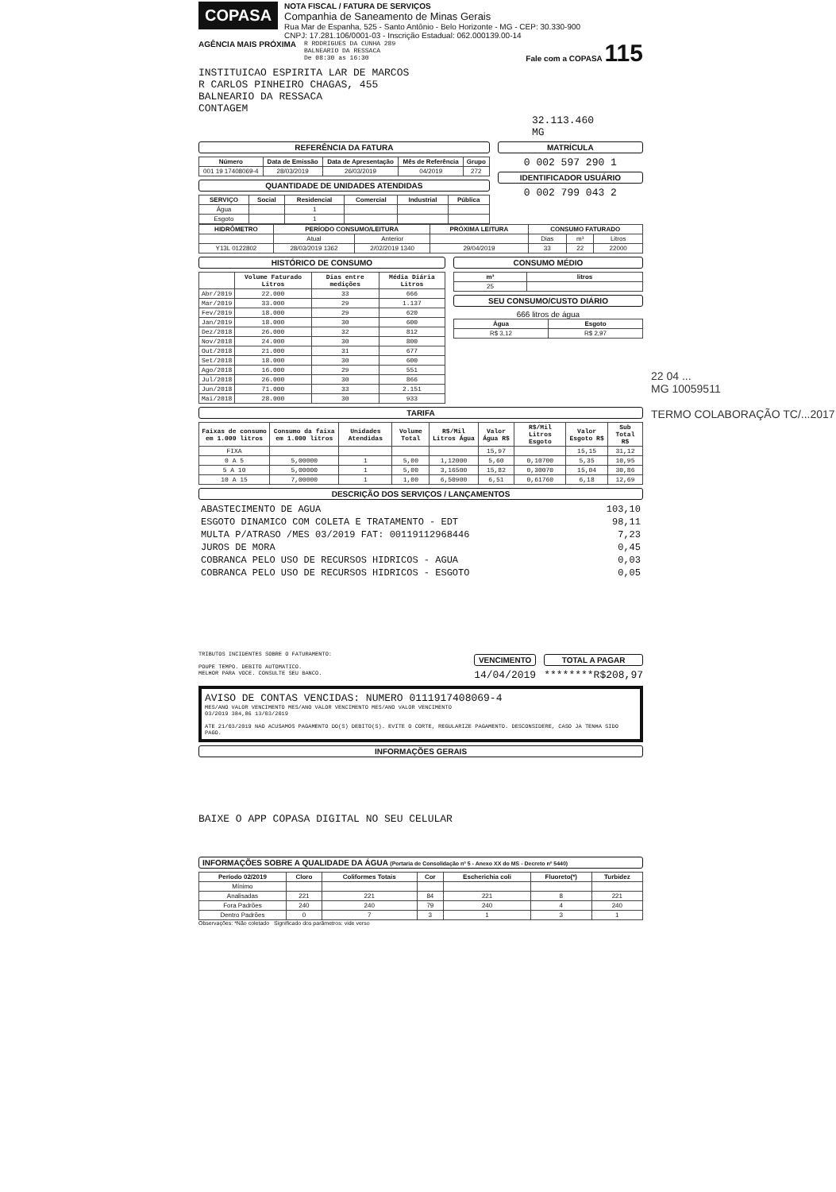COPASA
NOTA FISCAL / FATURA DE SERVIÇOS
Companhia de Saneamento de Minas Gerais
Rua Mar de Espanha, 525 - Santo Antônio - Belo Horizonte - MG - CEP: 30.330-900
CNPJ: 17.281.106/0001-03 - Inscrição Estadual: 062.000139.00-14
AGÊNCIA MAIS PRÓXIMA
R RODRIGUES DA CUNHA 289
BALNEARIO DA RESSACA
De 08:30 as 16:30
Fale com a COPASA 115
INSTITUICAO ESPIRITA LAR DE MARCOS
R CARLOS PINHEIRO CHAGAS, 455
BALNEARIO DA RESSACA
CONTAGEM
32.113.460
MG
REFERÊNCIA DA FATURA
| Número | Data de Emissão | Data de Apresentação | Mês de Referência | Grupo |
| --- | --- | --- | --- | --- |
| 001 19 17408069-4 | 28/03/2019 | 26/03/2019 | 04/2019 | 272 |
QUANTIDADE DE UNIDADES ATENDIDAS
| SERVIÇO | Social | Residencial | Comercial | Industrial | Pública |
| --- | --- | --- | --- | --- | --- |
| Água | | 1 | | | |
| Esgoto | | 1 | | | |
MATRÍCULA
0 002 597 290 1
IDENTIFICADOR USUÁRIO
0 002 799 043 2
| HIDRÔMETRO | PERÍODO CONSUMO/LEITURA | | PRÓXIMA LEITURA | CONSUMO FATURADO | | |
| --- | --- | --- | --- | --- | --- | --- |
| | Atual | Anterior | | Dias | m³ | Litros |
| Y13L 0122802 | 28/03/2019 1362 | 2/02/2019 1340 | 29/04/2019 | 33 | 22 | 22000 |
HISTÓRICO DE CONSUMO
| | Volume Faturado Litros | Dias entre medições | Média Diária Litros |
| --- | --- | --- | --- |
| Abr/2019 | 22.000 | 33 | 666 |
| Mar/2019 | 33.000 | 29 | 1.137 |
| Fev/2019 | 18.000 | 29 | 620 |
| Jan/2019 | 18.000 | 30 | 600 |
| Dez/2018 | 26.000 | 32 | 812 |
| Nov/2018 | 24.000 | 30 | 800 |
| Out/2018 | 21.000 | 31 | 677 |
| Set/2018 | 18.000 | 30 | 600 |
| Ago/2018 | 16.000 | 29 | 551 |
| Jul/2018 | 26.000 | 30 | 866 |
| Jun/2018 | 71.000 | 33 | 2.151 |
| Mai/2018 | 28.000 | 30 | 933 |
CONSUMO MÉDIO
| m³ | litros |
| --- | --- |
| 25 | |
SEU CONSUMO/CUSTO DIÁRIO
666 litros de água
| Água | Esgoto |
| --- | --- |
| R$ 3,12 | R$ 2,97 |
TARIFA
| Faixas de consumo em 1.000 litros | Consumo da faixa em 1.000 litros | Unidades Atendidas | Volume Total | R$/Mil Litros Água | Valor Água R$ | R$/Mil Litros Esgoto | Valor Esgoto R$ | Sub Total R$ |
| --- | --- | --- | --- | --- | --- | --- | --- | --- |
| FIXA | | | | | 15,97 | | 15,15 | 31,12 |
| 0 A 5 | 5,00000 | 1 | 5,00 | 1,12000 | 5,60 | 0,10700 | 5,35 | 10,95 |
| 5 A 10 | 5,00000 | 1 | 5,00 | 3,16500 | 15,82 | 0,30070 | 15,04 | 30,86 |
| 10 A 15 | 7,00000 | 1 | 1,00 | 6,50900 | 6,51 | 0,61760 | 6,18 | 12,69 |
DESCRIÇÃO DOS SERVIÇOS / LANÇAMENTOS
| ABASTECIMENTO DE AGUA | 103,10 |
| ESGOTO DINAMICO COM COLETA E TRATAMENTO - EDT | 98,11 |
| MULTA P/ATRASO /MES 03/2019 FAT: 00119112968446 | 7,23 |
| JUROS DE MORA | 0,45 |
| COBRANCA PELO USO DE RECURSOS HIDRICOS - AGUA | 0,03 |
| COBRANCA PELO USO DE RECURSOS HIDRICOS - ESGOTO | 0,05 |
TRIBUTOS INCIDENTES SOBRE O FATURAMENTO:
POUPE TEMPO. DEBITO AUTOMATICO.
MELHOR PARA VOCE. CONSULTE SEU BANCO.
VENCIMENTO
14/04/2019
TOTAL A PAGAR
********R$208,97
AVISO DE CONTAS VENCIDAS: NUMERO 0111917408069-4
MES/ANO VALOR VENCIMENTO MES/ANO VALOR VENCIMENTO MES/ANO VALOR VENCIMENTO
03/2019 384,86 13/03/2019
ATE 21/03/2019 NAO ACUSAMOS PAGAMENTO DO(S) DEBITO(S). EVITE O CORTE, REGULARIZE PAGAMENTO. DESCONSIDERE, CASO JA TENHA SIDO PAGO.
INFORMAÇÕES GERAIS
BAIXE O APP COPASA DIGITAL NO SEU CELULAR
INFORMAÇÕES SOBRE A QUALIDADE DA ÁGUA (Portaria de Consolidação nº 5 - Anexo XX do MS - Decreto nº 5440)
| Período 02/2019 | Cloro | Coliformes Totais | Cor | Escherichia coli | Fluoreto(*) | Turbidez |
| --- | --- | --- | --- | --- | --- | --- |
| Mínimo | | | | | | |
| Analisadas | 221 | 221 | 84 | 221 | 8 | 221 |
| Fora Padrões | 240 | 240 | 79 | 240 | 4 | 240 |
| Dentro Padrões | 0 | 7 | 3 | 1 | 3 | 1 |
Observações: *Não coletado Significado dos parâmetros: vide verso
22 04 ...
MG 10059511
TERMO COLABORAÇÃO TC/...2017